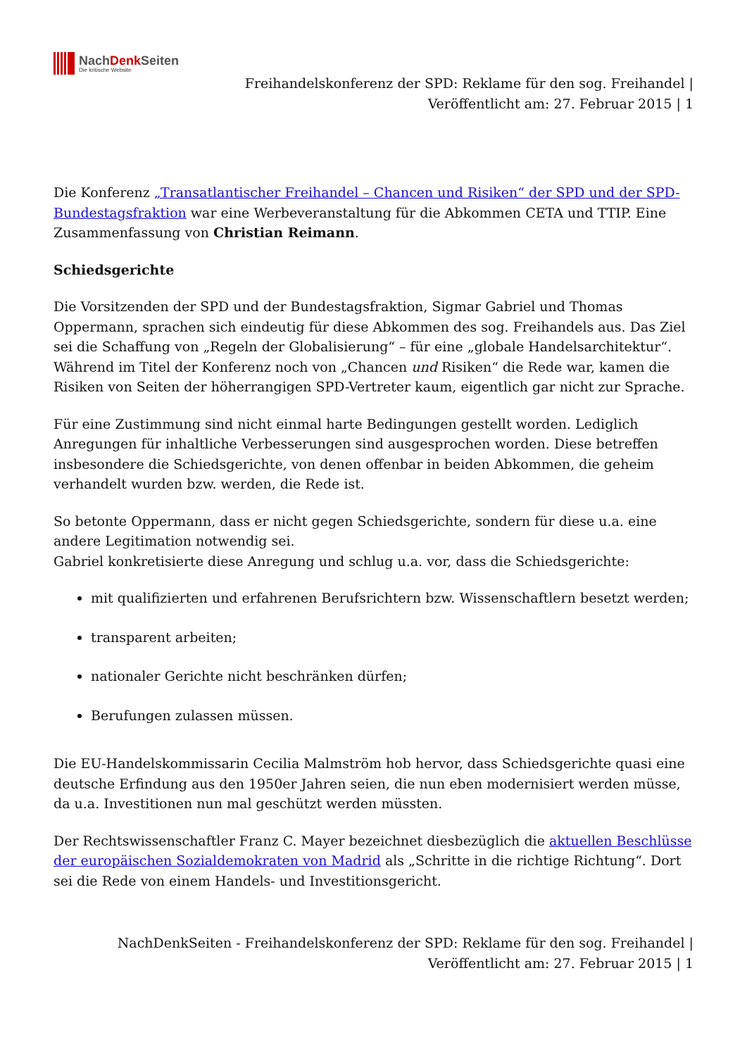NachDenk Seiten
Die kritische Website
Freihandelskonferenz der SPD: Reklame für den sog. Freihandel |
Veröffentlicht am: 27. Februar 2015 | 1
Die Konferenz „Transatlantischer Freihandel – Chancen und Risiken“ der SPD und der SPD-Bundestagsfraktion war eine Werbeveranstaltung für die Abkommen CETA und TTIP. Eine Zusammenfassung von Christian Reimann.
Schiedsgerichte
Die Vorsitzenden der SPD und der Bundestagsfraktion, Sigmar Gabriel und Thomas Oppermann, sprachen sich eindeutig für diese Abkommen des sog. Freihandels aus. Das Ziel sei die Schaffung von „Regeln der Globalisierung“ – für eine „globale Handelsarchitektur“. Während im Titel der Konferenz noch von „Chancen und Risiken“ die Rede war, kamen die Risiken von Seiten der höherrangigen SPD-Vertreter kaum, eigentlich gar nicht zur Sprache.
Für eine Zustimmung sind nicht einmal harte Bedingungen gestellt worden. Lediglich Anregungen für inhaltliche Verbesserungen sind ausgesprochen worden. Diese betreffen insbesondere die Schiedsgerichte, von denen offenbar in beiden Abkommen, die geheim verhandelt wurden bzw. werden, die Rede ist.
So betonte Oppermann, dass er nicht gegen Schiedsgerichte, sondern für diese u.a. eine andere Legitimation notwendig sei.
Gabriel konkretisierte diese Anregung und schlug u.a. vor, dass die Schiedsgerichte:
mit qualifizierten und erfahrenen Berufsrichtern bzw. Wissenschaftlern besetzt werden;
transparent arbeiten;
nationaler Gerichte nicht beschränken dürfen;
Berufungen zulassen müssen.
Die EU-Handelskommissarin Cecilia Malmström hob hervor, dass Schiedsgerichte quasi eine deutsche Erfindung aus den 1950er Jahren seien, die nun eben modernisiert werden müsse, da u.a. Investitionen nun mal geschützt werden müssten.
Der Rechtswissenschaftler Franz C. Mayer bezeichnet diesbezüglich die aktuellen Beschlüsse der europäischen Sozialdemokraten von Madrid als „Schritte in die richtige Richtung“. Dort sei die Rede von einem Handels- und Investitionsgericht.
NachDenkSeiten - Freihandelskonferenz der SPD: Reklame für den sog. Freihandel |
Veröffentlicht am: 27. Februar 2015 | 1